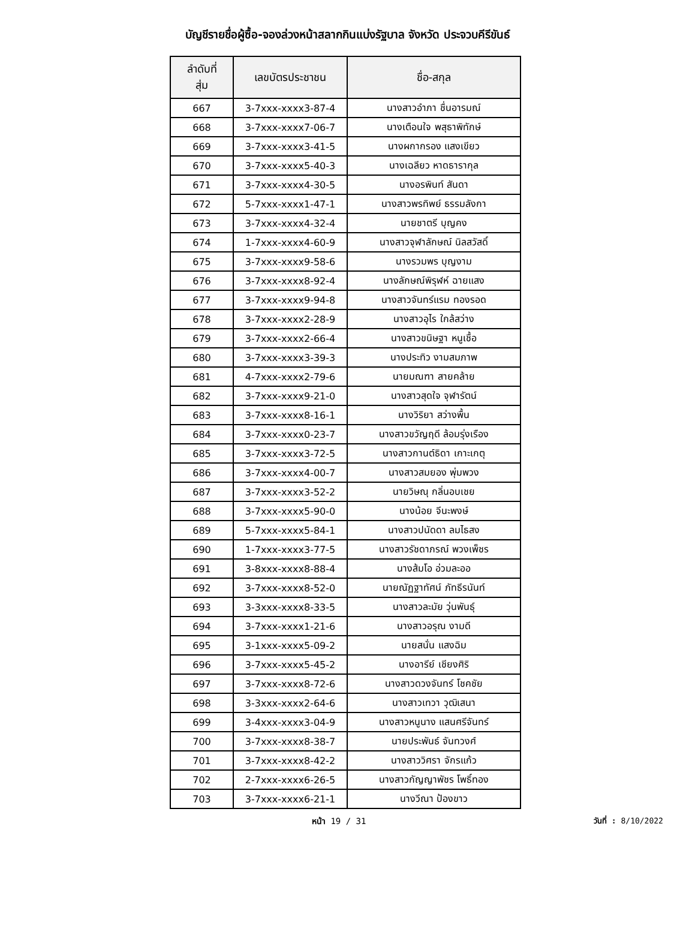บัญชีรายชื่อผู้ซื้อ-จองล่วงหน้าสลากกินแบ่งรัฐบาล จังหวัด ประจวบคีรีขันธ์
| ลำดับที่ สุ่ม | เลขบัตรประชาชน | ชื่อ-สกุล |
| --- | --- | --- |
| 667 | 3-7xxx-xxxx3-87-4 | นางสาวอำภา ชื่นอารมณ์ |
| 668 | 3-7xxx-xxxx7-06-7 | นางเตือนใจ พสุธาพิทักษ์ |
| 669 | 3-7xxx-xxxx3-41-5 | นางผกากรอง แสงเขียว |
| 670 | 3-7xxx-xxxx5-40-3 | นางเฉลียว หาดธารากุล |
| 671 | 3-7xxx-xxxx4-30-5 | นางอรพินท์ สันดา |
| 672 | 5-7xxx-xxxx1-47-1 | นางสาวพรทิพย์ ธรรมลังกา |
| 673 | 3-7xxx-xxxx4-32-4 | นายชาตรี บุญคง |
| 674 | 1-7xxx-xxxx4-60-9 | นางสาวจุฬาลักษณ์ นิลสวัสดิ์ |
| 675 | 3-7xxx-xxxx9-58-6 | นางรวมพร บุญงาม |
| 676 | 3-7xxx-xxxx8-92-4 | นางลักษณ์พิรุฬห์ ฉายแสง |
| 677 | 3-7xxx-xxxx9-94-8 | นางสาวจันทร์แรม ทองรอด |
| 678 | 3-7xxx-xxxx2-28-9 | นางสาวอุไร ใกล้สว่าง |
| 679 | 3-7xxx-xxxx2-66-4 | นางสาวขนิษฐา หนูเชื้อ |
| 680 | 3-7xxx-xxxx3-39-3 | นางประทิว งามสมภาพ |
| 681 | 4-7xxx-xxxx2-79-6 | นายมณฑา สายคล้าย |
| 682 | 3-7xxx-xxxx9-21-0 | นางสาวสุดใจ จุฬารัตน์ |
| 683 | 3-7xxx-xxxx8-16-1 | นางวิริยา สว่างพื้น |
| 684 | 3-7xxx-xxxx0-23-7 | นางสาวขวัญฤดี ล้อมรุ่งเรือง |
| 685 | 3-7xxx-xxxx3-72-5 | นางสาวกานต์ธิดา เกาะเกตุ |
| 686 | 3-7xxx-xxxx4-00-7 | นางสาวสมยอง พุ่มพวง |
| 687 | 3-7xxx-xxxx3-52-2 | นายวิษณุ กลิ่นอบเชย |
| 688 | 3-7xxx-xxxx5-90-0 | นางน้อย จีนะพงษ์ |
| 689 | 5-7xxx-xxxx5-84-1 | นางสาวปนัดดา ลมไธสง |
| 690 | 1-7xxx-xxxx3-77-5 | นางสาวรัชดาภรณ์ พวงเพ็ชร |
| 691 | 3-8xxx-xxxx8-88-4 | นางส้มโอ อ่วมละออ |
| 692 | 3-7xxx-xxxx8-52-0 | นายณัฏฐาทัศน์ ภัทธีรนันท์ |
| 693 | 3-3xxx-xxxx8-33-5 | นางสาวละมัย วุ่นพันธุ์ |
| 694 | 3-7xxx-xxxx1-21-6 | นางสาวอรุณ งามดี |
| 695 | 3-1xxx-xxxx5-09-2 | นายสนั่น แสงฉิม |
| 696 | 3-7xxx-xxxx5-45-2 | นางอารีย์ เชียงศิริ |
| 697 | 3-7xxx-xxxx8-72-6 | นางสาวดวงจันทร์ โชคชัย |
| 698 | 3-3xxx-xxxx2-64-6 | นางสาวเทวา วุฒิเสนา |
| 699 | 3-4xxx-xxxx3-04-9 | นางสาวหนูนาง แสนศรีจันทร์ |
| 700 | 3-7xxx-xxxx8-38-7 | นายประพันธ์ จันทวงศ์ |
| 701 | 3-7xxx-xxxx8-42-2 | นางสาววิศรา จักรแก้ว |
| 702 | 2-7xxx-xxxx6-26-5 | นางสาวกัญญาพัชร โพธิ์ทอง |
| 703 | 3-7xxx-xxxx6-21-1 | นางวีณา ป้องขาว |
หน้า 19 / 31 วันที่ : 8/10/2022